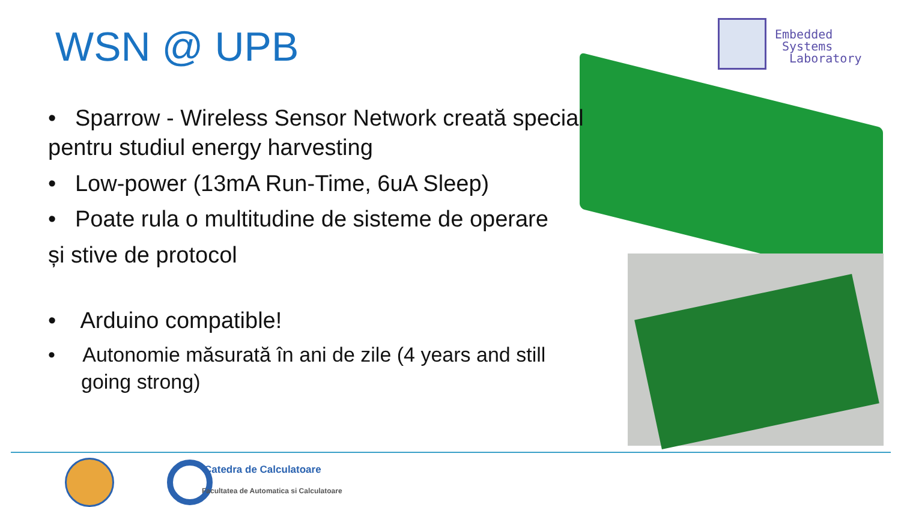WSN @ UPB
Embedded
Systems
Laboratory
• Sparrow - Wireless Sensor Network creată special pentru studiul energy harvesting
• Low-power (13mA Run-Time, 6uA Sleep)
• Poate rula o multitudine de sisteme de operare
și stive de protocol
• Arduino compatible!
• Autonomie măsurată în ani de zile (4 years and still going strong)
Catedra de Calculatoare
Facultatea de Automatica si Calculatoare